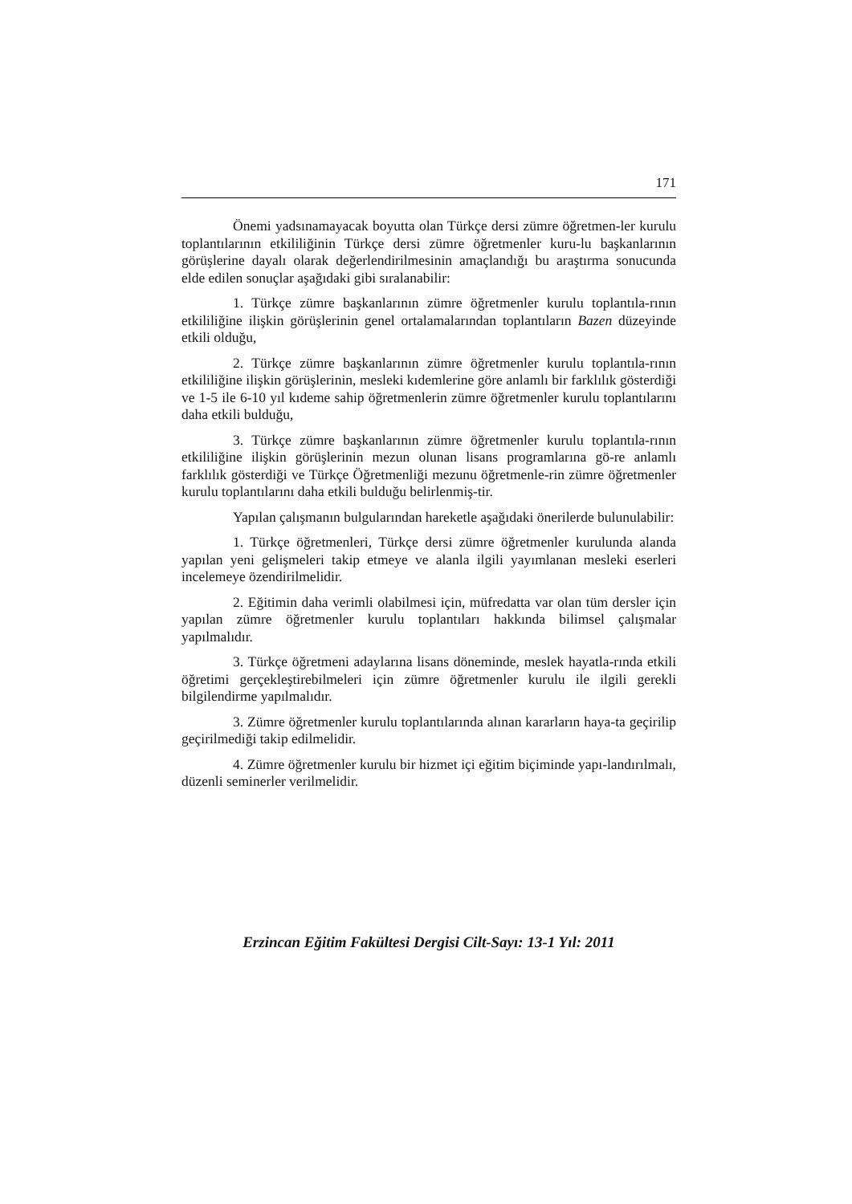171
Önemi yadsınamayacak boyutta olan Türkçe dersi zümre öğretmen-ler kurulu toplantılarının etkililiğinin Türkçe dersi zümre öğretmenler kuru-lu başkanlarının görüşlerine dayalı olarak değerlendirilmesinin amaçlandığı bu araştırma sonucunda elde edilen sonuçlar aşağıdaki gibi sıralanabilir:
1. Türkçe zümre başkanlarının zümre öğretmenler kurulu toplantıla-rının etkililiğine ilişkin görüşlerinin genel ortalamalarından toplantıların Bazen düzeyinde etkili olduğu,
2. Türkçe zümre başkanlarının zümre öğretmenler kurulu toplantıla-rının etkililiğine ilişkin görüşlerinin, mesleki kıdemlerine göre anlamlı bir farklılık gösterdiği ve 1-5 ile 6-10 yıl kıdeme sahip öğretmenlerin zümre öğretmenler kurulu toplantılarını daha etkili bulduğu,
3. Türkçe zümre başkanlarının zümre öğretmenler kurulu toplantıla-rının etkililiğine ilişkin görüşlerinin mezun olunan lisans programlarına gö-re anlamlı farklılık gösterdiği ve Türkçe Öğretmenliği mezunu öğretmenle-rin zümre öğretmenler kurulu toplantılarını daha etkili bulduğu belirlenmiş-tir.
Yapılan çalışmanın bulgularından hareketle aşağıdaki önerilerde bulunulabilir:
1. Türkçe öğretmenleri, Türkçe dersi zümre öğretmenler kurulunda alanda yapılan yeni gelişmeleri takip etmeye ve alanla ilgili yayımlanan mesleki eserleri incelemeye özendirilmelidir.
2. Eğitimin daha verimli olabilmesi için, müfredatta var olan tüm dersler için yapılan zümre öğretmenler kurulu toplantıları hakkında bilimsel çalışmalar yapılmalıdır.
3. Türkçe öğretmeni adaylarına lisans döneminde, meslek hayatla-rında etkili öğretimi gerçekleştirebilmeleri için zümre öğretmenler kurulu ile ilgili gerekli bilgilendirme yapılmalıdır.
3. Zümre öğretmenler kurulu toplantılarında alınan kararların haya-ta geçirilip geçirilmediği takip edilmelidir.
4. Zümre öğretmenler kurulu bir hizmet içi eğitim biçiminde yapı-landırılmalı, düzenli seminerler verilmelidir.
Erzincan Eğitim Fakültesi Dergisi Cilt-Sayı: 13-1 Yıl: 2011